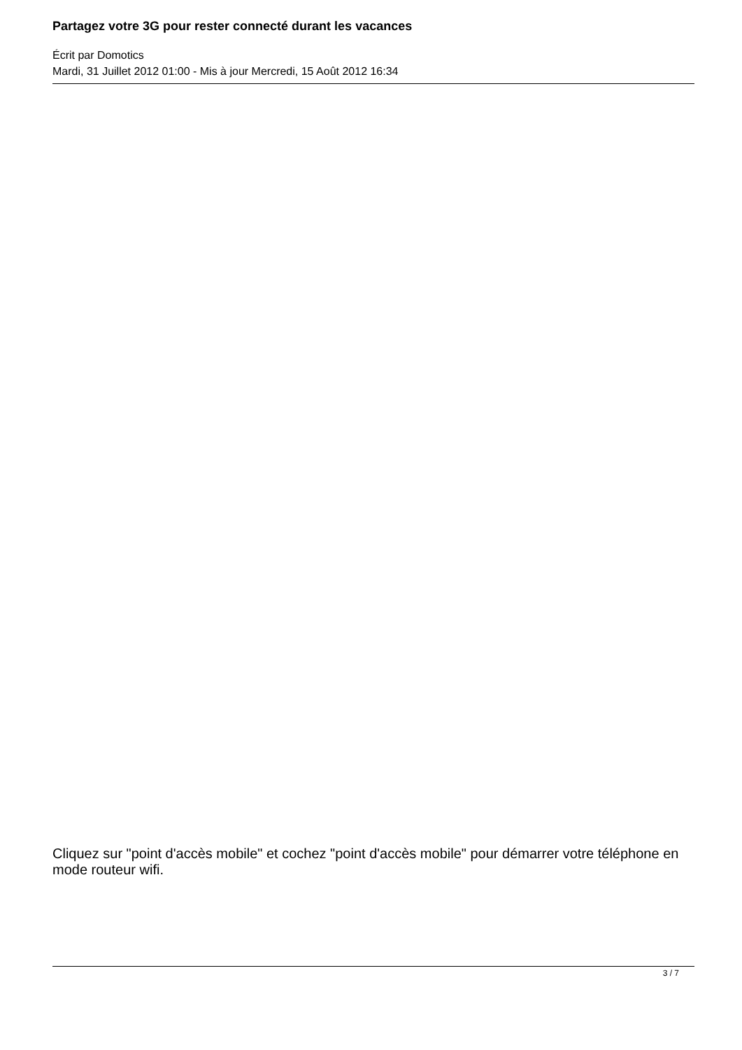Partagez votre 3G pour rester connecté durant les vacances
Écrit par Domotics
Mardi, 31 Juillet 2012 01:00 - Mis à jour Mercredi, 15 Août 2012 16:34
Cliquez sur "point d'accès mobile" et cochez "point d'accès mobile" pour démarrer votre téléphone en mode routeur wifi.
3 / 7